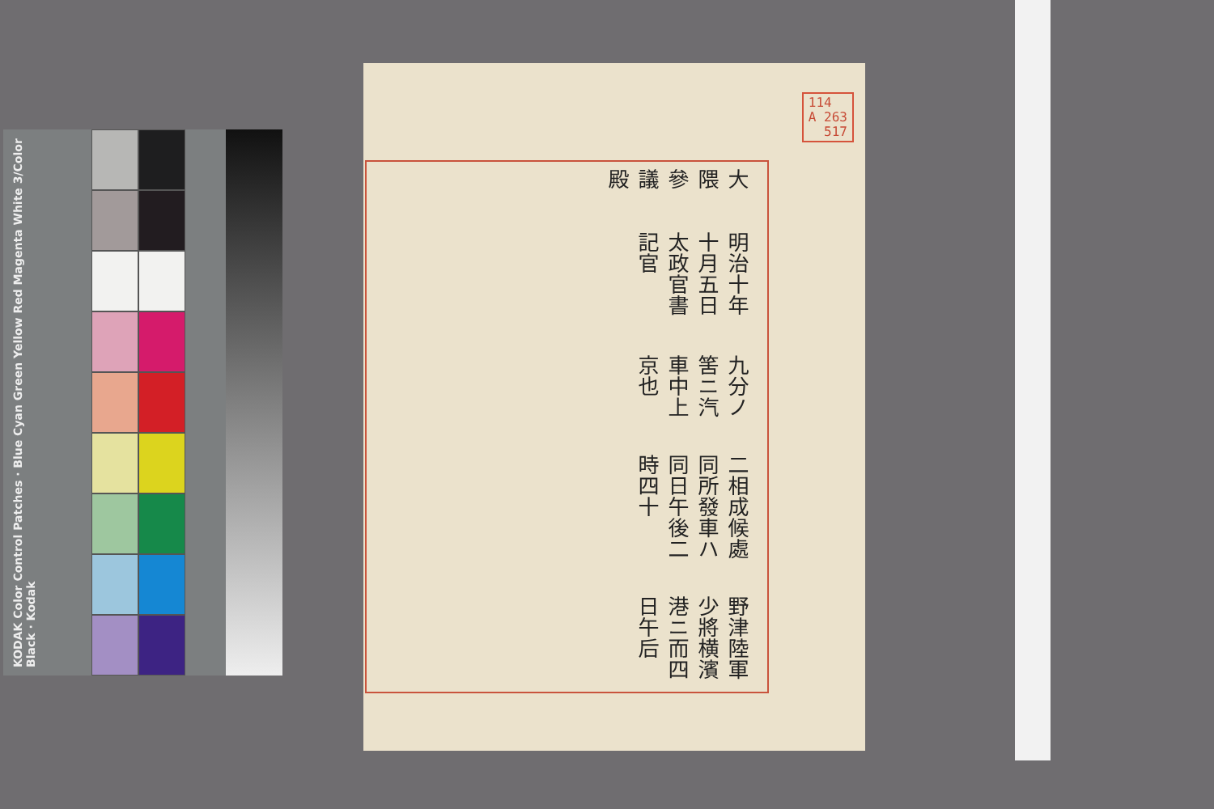KODAK Color Control Patches · Blue Cyan Green Yellow Red Magenta White 3/Color Black · Kodak
114
A 263
517
野津陸軍少將横濱港ニ而四日午后
二相成候處同所發車ハ同日午後二時四十
九分ノ筈ニ汽車中上京也
明治十年十月五日　太政官書記官
大隈參議殿